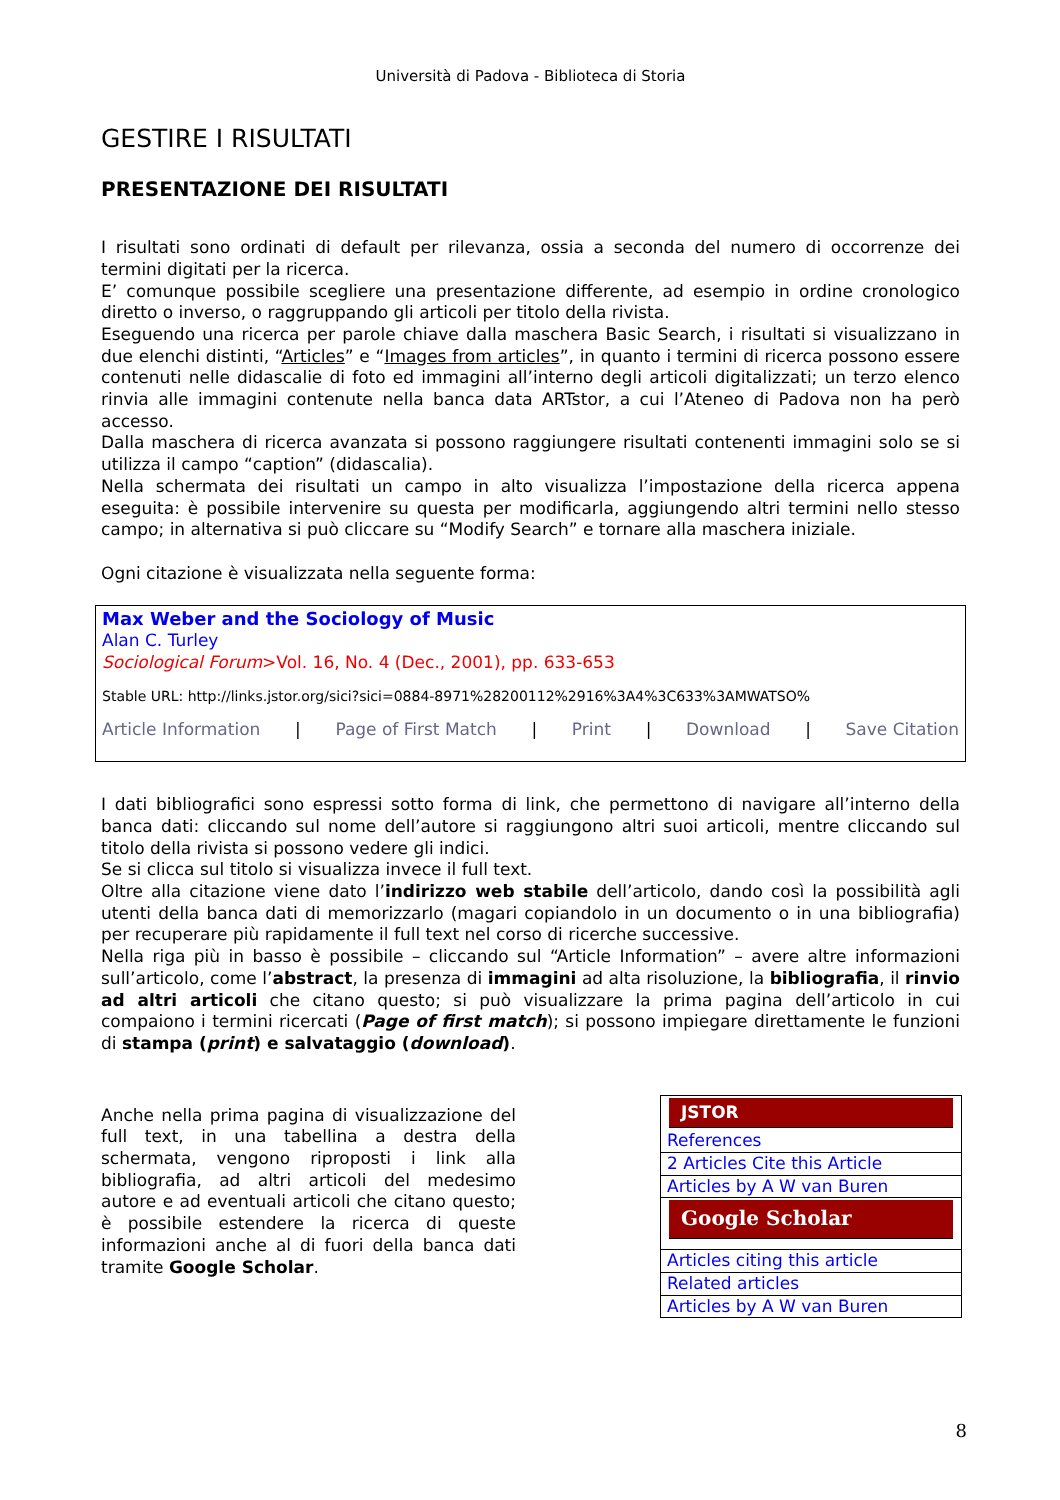Università di Padova - Biblioteca di Storia
GESTIRE I RISULTATI
PRESENTAZIONE DEI RISULTATI
I risultati sono ordinati di default per rilevanza, ossia a seconda del numero di occorrenze dei termini digitati per la ricerca.
E’ comunque possibile scegliere una presentazione differente, ad esempio in ordine cronologico diretto o inverso, o raggruppando gli articoli per titolo della rivista.
Eseguendo una ricerca per parole chiave dalla maschera Basic Search, i risultati si visualizzano in due elenchi distinti, “Articles” e “Images from articles”, in quanto i termini di ricerca possono essere contenuti nelle didascalie di foto ed immagini all’interno degli articoli digitalizzati; un terzo elenco rinvia alle immagini contenute nella banca data ARTstor, a cui l’Ateneo di Padova non ha però accesso.
Dalla maschera di ricerca avanzata si possono raggiungere risultati contenenti immagini solo se si utilizza il campo “caption” (didascalia).
Nella schermata dei risultati un campo in alto visualizza l’impostazione della ricerca appena eseguita: è possibile intervenire su questa per modificarla, aggiungendo altri termini nello stesso campo; in alternativa si può cliccare su “Modify Search” e tornare alla maschera iniziale.
Ogni citazione è visualizzata nella seguente forma:
Max Weber and the Sociology of Music
Alan C. Turley
Sociological Forum>Vol. 16, No. 4 (Dec., 2001), pp. 633-653
Stable URL: http://links.jstor.org/sici?sici=0884-8971%28200112%2916%3A4%3C633%3AMWATSO%
Article Information | Page of First Match | Print | Download | Save Citation
I dati bibliografici sono espressi sotto forma di link, che permettono di navigare all’interno della banca dati: cliccando sul nome dell’autore si raggiungono altri suoi articoli, mentre cliccando sul titolo della rivista si possono vedere gli indici.
Se si clicca sul titolo si visualizza invece il full text.
Oltre alla citazione viene dato l’indirizzo web stabile dell’articolo, dando così la possibilità agli utenti della banca dati di memorizzarlo (magari copiandolo in un documento o in una bibliografia) per recuperare più rapidamente il full text nel corso di ricerche successive.
Nella riga più in basso è possibile – cliccando sul “Article Information” – avere altre informazioni sull’articolo, come l’abstract, la presenza di immagini ad alta risoluzione, la bibliografia, il rinvio ad altri articoli che citano questo; si può visualizzare la prima pagina dell’articolo in cui compaiono i termini ricercati (Page of first match); si possono impiegare direttamente le funzioni di stampa (print) e salvataggio (download).
Anche nella prima pagina di visualizzazione del full text, in una tabellina a destra della schermata, vengono riproposti i link alla bibliografia, ad altri articoli del medesimo autore e ad eventuali articoli che citano questo; è possibile estendere la ricerca di queste informazioni anche al di fuori della banca dati tramite Google Scholar.
JSTOR
References
2 Articles Cite this Article
Articles by A W van Buren
Google Scholar
Articles citing this article
Related articles
Articles by A W van Buren
8